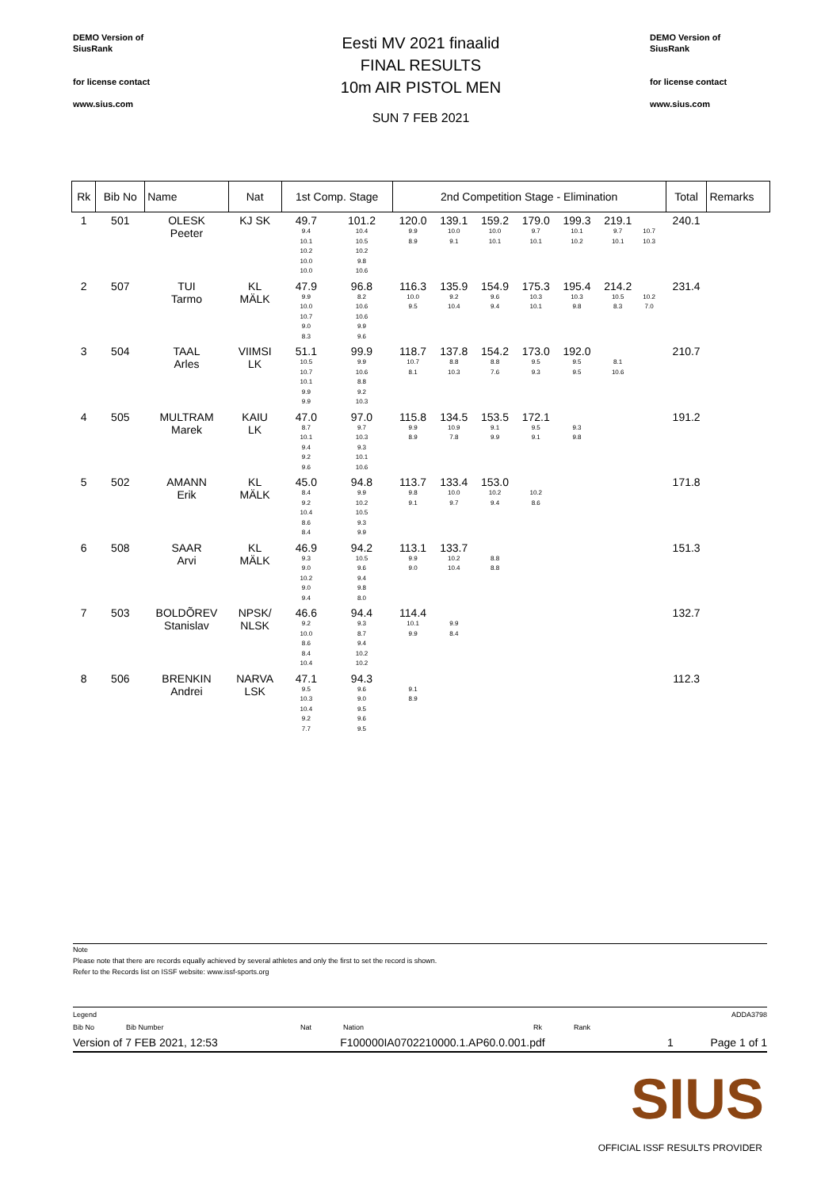DEMO Version of
SiusRank
for license contact
www.sius.com
Eesti MV 2021 finaalid
FINAL RESULTS
10m AIR PISTOL MEN
SUN 7 FEB 2021
DEMO Version of
SiusRank
for license contact
www.sius.com
| Rk | Bib No | Name | Nat | 1st Comp. Stage | | 2nd Competition Stage - Elimination | | | | | | | | Total | Remarks |
| --- | --- | --- | --- | --- | --- | --- | --- | --- | --- | --- | --- | --- | --- | --- | --- |
| 1 | 501 | OLESK Peeter | KJ SK | 49.7 9.4 10.1 10.2 10.0 10.0 | 101.2 10.4 10.5 10.2 9.8 10.6 | 120.0 9.9 8.9 | 139.1 10.0 9.1 | 159.2 10.0 10.1 | 179.0 9.7 10.1 | 199.3 10.1 10.2 | 219.1 9.7 10.1 | 10.7 10.3 | | 240.1 | |
| 2 | 507 | TUI Tarmo | KL MÄLK | 47.9 9.9 10.0 10.7 9.0 8.3 | 96.8 8.2 10.6 10.6 9.9 9.6 | 116.3 10.0 9.5 | 135.9 9.2 10.4 | 154.9 9.6 9.4 | 175.3 10.3 10.1 | 195.4 10.3 9.8 | 214.2 10.5 8.3 | 10.2 7.0 | | 231.4 | |
| 3 | 504 | TAAL Arles | VIIMSI LK | 51.1 10.5 10.7 10.1 9.9 9.9 | 99.9 9.9 10.6 8.8 9.2 10.3 | 118.7 10.7 8.1 | 137.8 8.8 10.3 | 154.2 8.8 7.6 | 173.0 9.5 9.3 | 192.0 9.5 9.5 | 8.1 10.6 | | | 210.7 | |
| 4 | 505 | MULTRAM Marek | KAIU LK | 47.0 8.7 10.1 9.4 9.2 9.6 | 97.0 9.7 10.3 9.3 10.1 10.6 | 115.8 9.9 8.9 | 134.5 10.9 7.8 | 153.5 9.1 9.9 | 172.1 9.5 9.1 | 9.3 9.8 | | | | 191.2 | |
| 5 | 502 | AMANN Erik | KL MÄLK | 45.0 8.4 9.2 10.4 8.6 8.4 | 94.8 9.9 10.2 10.5 9.3 9.9 | 113.7 9.8 9.1 | 133.4 10.0 9.7 | 153.0 10.2 9.4 | 10.2 8.6 | | | | | 171.8 | |
| 6 | 508 | SAAR Arvi | KL MÄLK | 46.9 9.3 9.0 10.2 9.0 9.4 | 94.2 10.5 9.6 9.4 9.8 8.0 | 113.1 9.9 9.0 | 133.7 10.2 10.4 | 8.8 8.8 | | | | | | 151.3 | |
| 7 | 503 | BOLDÕREV Stanislav | NPSK/ NLSK | 46.6 9.2 10.0 8.6 8.4 10.4 | 94.4 9.3 8.7 9.4 10.2 10.2 | 114.4 10.1 9.9 | 9.9 8.4 | | | | | | | 132.7 | |
| 8 | 506 | BRENKIN Andrei | NARVA LSK | 47.1 9.5 10.3 10.4 9.2 7.7 | 94.3 9.6 9.0 9.5 9.6 9.5 | 9.1 8.9 | | | | | | | | 112.3 | |
Note
Please note that there are records equally achieved by several athletes and only the first to set the record is shown.
Refer to the Records list on ISSF website: www.issf-sports.org
Legend ADDA3798
Bib No Bib Number Nat Nation Rk Rank
Version of 7 FEB 2021, 12:53 F100000IA0702210000.1.AP60.0.001.pdf 1 Page 1 of 1
SIUS
OFFICIAL ISSF RESULTS PROVIDER